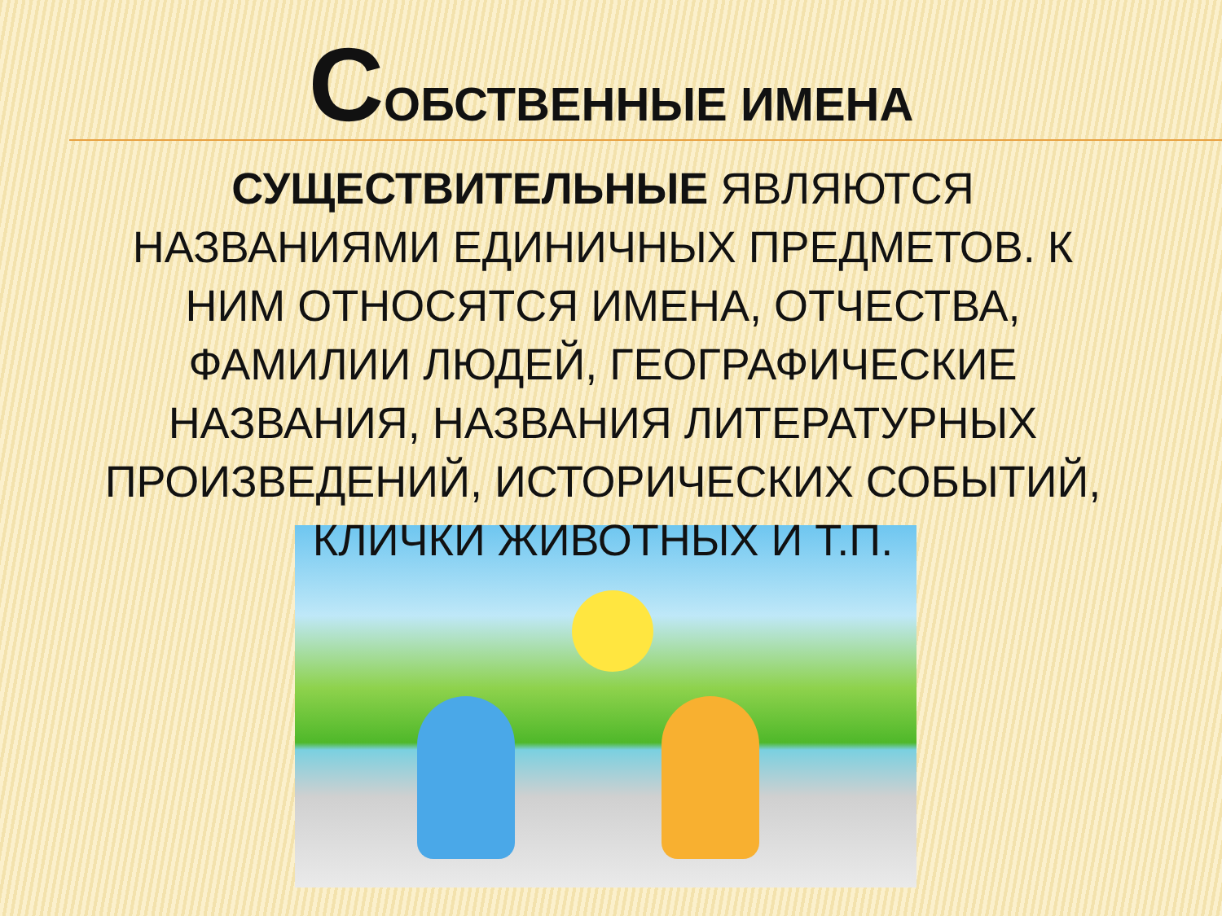СОБСТВЕННЫЕ ИМЕНА
СУЩЕСТВИТЕЛЬНЫЕ ЯВЛЯЮТСЯ НАЗВАНИЯМИ ЕДИНИЧНЫХ ПРЕДМЕТОВ. К НИМ ОТНОСЯТСЯ ИМЕНА, ОТЧЕСТВА, ФАМИЛИИ ЛЮДЕЙ, ГЕОГРАФИЧЕСКИЕ НАЗВАНИЯ, НАЗВАНИЯ ЛИТЕРАТУРНЫХ ПРОИЗВЕДЕНИЙ, ИСТОРИЧЕСКИХ СОБЫТИЙ, КЛИЧКИ ЖИВОТНЫХ И Т.П.